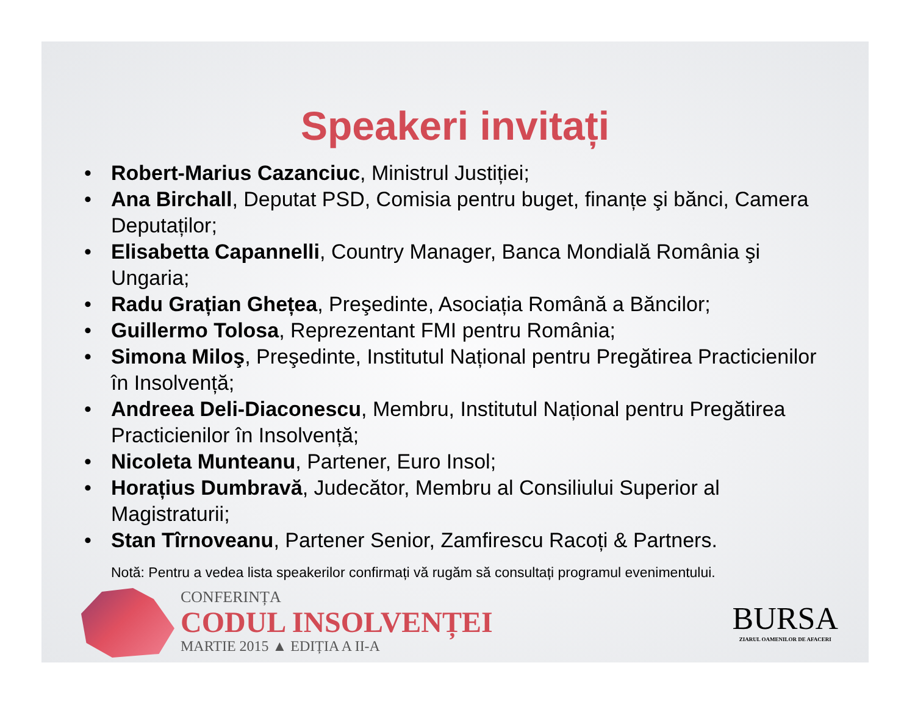Speakeri invitați
• Robert-Marius Cazanciuc, Ministrul Justiției;
• Ana Birchall, Deputat PSD, Comisia pentru buget, finanțe şi bănci, Camera Deputaților;
• Elisabetta Capannelli, Country Manager, Banca Mondială România şi Ungaria;
• Radu Grațian Ghețea, Preşedinte, Asociația Română a Băncilor;
• Guillermo Tolosa, Reprezentant FMI pentru România;
• Simona Miloş, Preşedinte, Institutul Național pentru Pregătirea Practicienilor în Insolvență;
• Andreea Deli-Diaconescu, Membru, Institutul Național pentru Pregătirea Practicienilor în Insolvență;
• Nicoleta Munteanu, Partener, Euro Insol;
• Horațius Dumbravă, Judecător, Membru al Consiliului Superior al Magistraturii;
• Stan Tîrnoveanu, Partener Senior, Zamfirescu Racoți & Partners.
Notă: Pentru a vedea lista speakerilor confirmați vă rugăm să consultați programul evenimentului.
CONFERINȚA
CODUL INSOLVENȚEI
MARTIE 2015 ▲ EDIȚIA A II-A
BURSA
ZIARUL OAMENILOR DE AFACERI